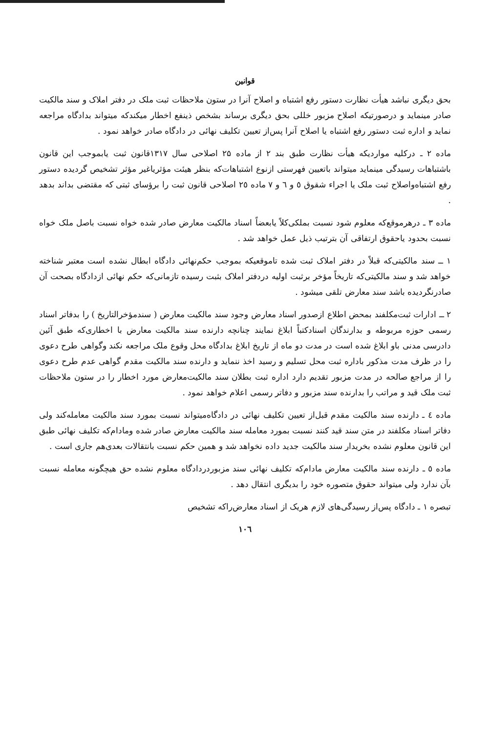قوانین
بحق دیگری نباشد هیأت نظارت دستور رفع اشتباه و اصلاح آنرا در ستون ملاحظات ثبت ملک در دفتر املاک و سند مالکیت صادر مینماید و درصورتیکه اصلاح مزبور خللی بحق دیگری برساند بشخص ذینفع اخطار میکندکه میتواند بدادگاه مراجعه نماید و اداره ثبت دستور رفع اشتباه یا اصلاح آنرا پس‌از تعیین تکلیف نهائی در دادگاه صادر خواهد نمود .
ماده ۲ ـ درکلیه مواردیکه هیأت نظارت طبق بند ۲ از ماده ۲۵ اصلاحی سال ۱۳۱۷قانون ثبت یابموجب این قانون باشتباهات رسیدگی مینماید میتواند باتعیین فهرستی ازنوع اشتباهات‌که بنظر هیئت مؤثریاغیر مؤثر تشخیص گردیده دستور رفع اشتباه‌واصلاح ثبت ملک یا اجراء شقوق ٥ و ٦ و ۷ ماده ۲٥ اصلاحی قانون ثبت را برؤسای ثبتی که مقتضی بداند بدهد .
ماده ۳ ـ درهرموقع‌که معلوم شود نسبت بملکی‌کلاً یابعضاً اسناد مالکیت معارض صادر شده خواه نسبت باصل ملک خواه نسبت بحدود یاحقوق ارتفاقی آن بترتیب ذیل عمل خواهد شد .
۱ ــ سند مالکیتی‌که قبلاً در دفتر املاک ثبت شده تاموقعیکه بموجب حکم‌نهائی دادگاه ابطال نشده است معتبر شناخته خواهد شد و سند مالکیتی‌که تاریخاً مؤخر برثبت اولیه دردفتر املاک بثبت رسیده تازمانی‌که حکم نهائی ازدادگاه بصحت آن صادرنگردیده باشد سند معارض تلقی میشود .
۲ ــ ادارات ثبت‌مکلفند بمحض اطلاع ازصدور اسناد معارض وجود سند مالکیت معارض ( سندمؤخرالتاریخ ) را بدفاتر اسناد رسمی حوزه مربوطه و بدارندگان اسنادکتباً ابلاغ نمایند چنانچه دارنده سند مالکیت معارض با اخطاری‌که طبق آئین دادرسی مدنی باو ابلاغ شده است در مدت دو ماه از تاریخ ابلاغ بدادگاه محل وقوع ملک مراجعه نکند وگواهی طرح دعوی را در ظرف مدت مذکور باداره ثبت محل تسلیم و رسید اخذ ننماید و دارنده سند مالکیت مقدم گواهی عدم طرح دعوی را از مراجع صالحه در مدت مزبور تقدیم دارد اداره ثبت بطلان سند مالکیت‌معارض مورد اخطار را در ستون ملاحظات ثبت ملک قید و مراتب را بدارنده سند مزبور و دفاتر رسمی اعلام خواهد نمود .
ماده ٤ ـ دارنده سند مالکیت مقدم قبل‌از تعیین تکلیف نهائی در دادگاه‌میتواند نسبت بمورد سند مالکیت معامله‌کند ولی دفاتر اسناد مکلفند در متن سند قید کنند نسبت بمورد معامله سند مالکیت معارض صادر شده ومادام‌که تکلیف نهائی طبق این قانون معلوم نشده بخریدار سند مالکیت جدید داده نخواهد شد و همین حکم نسبت بانتقالات بعدی‌هم جاری است .
ماده ٥ ـ دارنده سند مالکیت معارض مادام‌که تکلیف نهائی سند مزبوردردادگاه معلوم نشده حق هیچگونه معامله نسبت بآن ندارد ولی میتواند حقوق متصوره خود را بدیگری انتقال دهد .
تبصره ۱ ـ دادگاه پس‌از رسیدگی‌های لازم هریک از اسناد معارض‌راکه تشخیص
۱۰٦